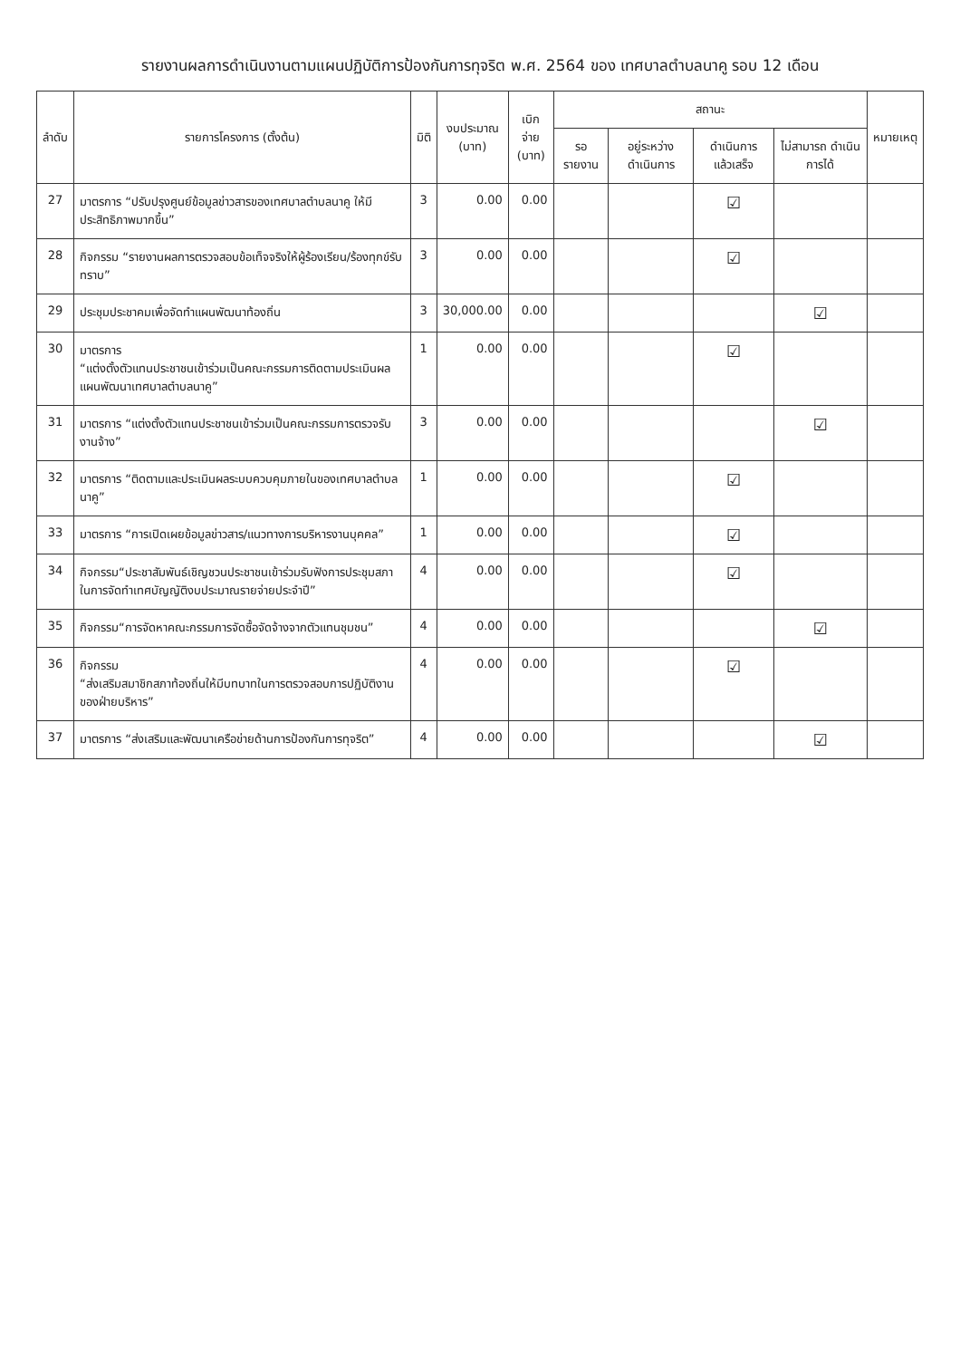รายงานผลการดำเนินงานตามแผนปฏิบัติการป้องกันการทุจริต พ.ศ. 2564 ของ เทศบาลตำบลนาคู รอบ 12 เดือน
| ลำดับ | รายการโครงการ (ตั้งต้น) | มิติ | งบประมาณ (บาท) | เบิกจ่าย (บาท) | สถานะ | | | | หมายเหตุ |
| --- | --- | --- | --- | --- | --- | --- | --- | --- | --- |
| | | | | | รอรายงาน | อยู่ระหว่าง ดำเนินการ | ดำเนินการ แล้วเสร็จ | ไม่สามารถ ดำเนินการได้ | |
| 27 | มาตรการ “ปรับปรุงศูนย์ข้อมูลข่าวสารของเทศบาลตำบลนาคู ให้มีประสิทธิภาพมากขึ้น” | 3 | 0.00 | 0.00 | | | ☑ | | |
| 28 | กิจกรรม “รายงานผลการตรวจสอบข้อเท็จจริงให้ผู้ร้องเรียน/ร้องทุกข์รับทราบ” | 3 | 0.00 | 0.00 | | | ☑ | | |
| 29 | ประชุมประชาคมเพื่อจัดทำแผนพัฒนาท้องถิ่น | 3 | 30,000.00 | 0.00 | | | | ☑ | |
| 30 | มาตรการ “แต่งตั้งตัวแทนประชาชนเข้าร่วมเป็นคณะกรรมการติดตามประเมินผลแผนพัฒนาเทศบาลตำบลนาคู” | 1 | 0.00 | 0.00 | | | ☑ | | |
| 31 | มาตรการ “แต่งตั้งตัวแทนประชาชนเข้าร่วมเป็นคณะกรรมการตรวจรับงานจ้าง” | 3 | 0.00 | 0.00 | | | | ☑ | |
| 32 | มาตรการ “ติดตามและประเมินผลระบบควบคุมภายในของเทศบาลตำบลนาคู” | 1 | 0.00 | 0.00 | | | ☑ | | |
| 33 | มาตรการ “การเปิดเผยข้อมูลข่าวสาร/แนวทางการบริหารงานบุคคล” | 1 | 0.00 | 0.00 | | | ☑ | | |
| 34 | กิจกรรม“ประชาสัมพันธ์เชิญชวนประชาชนเข้าร่วมรับฟังการประชุมสภา ในการจัดทำเทศบัญญัติงบประมาณรายจ่ายประจำปี” | 4 | 0.00 | 0.00 | | | ☑ | | |
| 35 | กิจกรรม“การจัดหาคณะกรรมการจัดซื้อจัดจ้างจากตัวแทนชุมชน” | 4 | 0.00 | 0.00 | | | | ☑ | |
| 36 | กิจกรรม “ส่งเสริมสมาชิกสภาท้องถิ่นให้มีบทบาทในการตรวจสอบการปฏิบัติงานของฝ่ายบริหาร” | 4 | 0.00 | 0.00 | | | ☑ | | |
| 37 | มาตรการ “ส่งเสริมและพัฒนาเครือข่ายด้านการป้องกันการทุจริต” | 4 | 0.00 | 0.00 | | | | ☑ | |